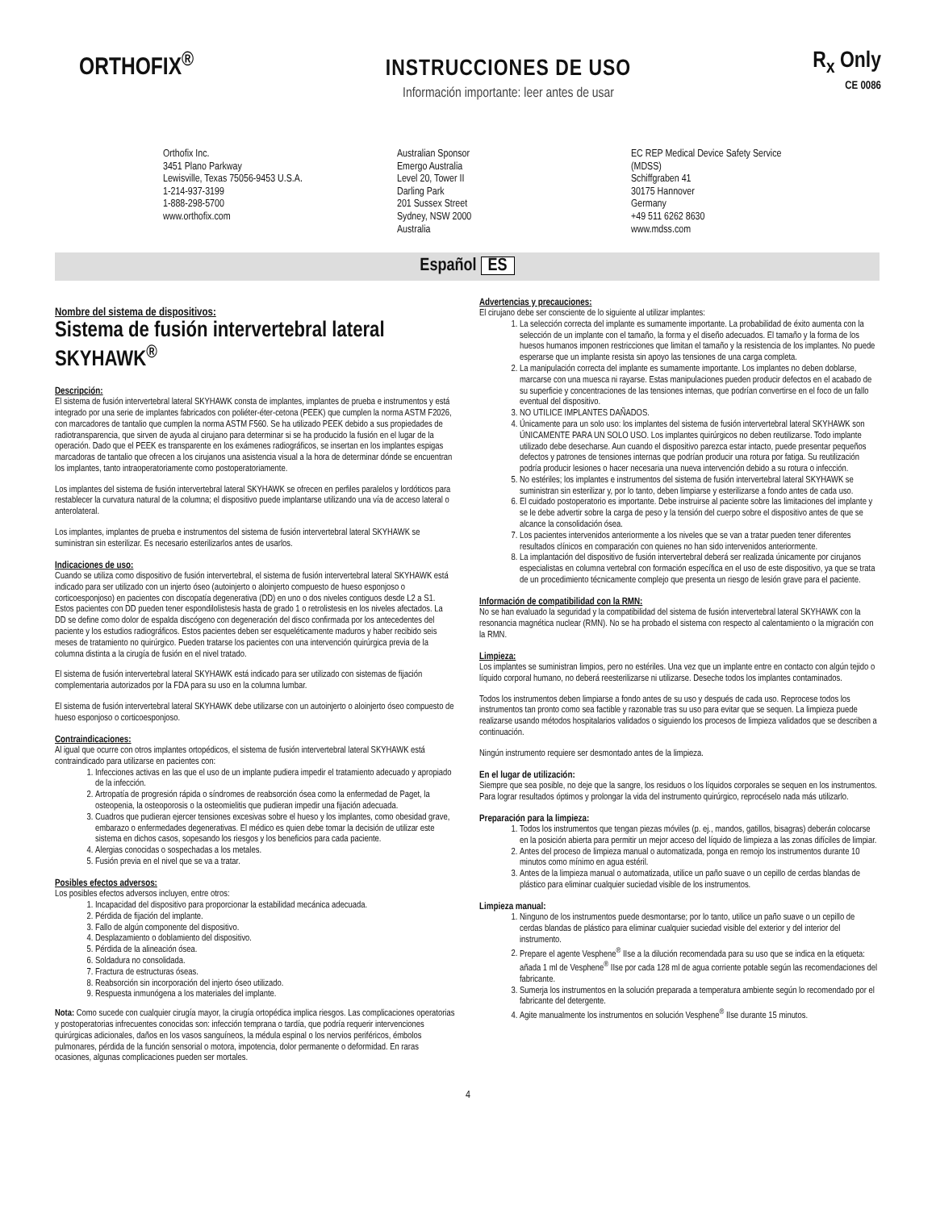ORTHOFIX<sup>®</sup>
INSTRUCCIONES DE USO
Información importante: leer antes de usar
R<sub>x</sub> Only
CE 0086
Orthofix Inc.
3451 Plano Parkway
Lewisville, Texas 75056-9453 U.S.A.
1-214-937-3199
1-888-298-5700
www.orthofix.com
Australian Sponsor
Emergo Australia
Level 20, Tower II
Darling Park
201 Sussex Street
Sydney, NSW 2000
Australia
EC REP Medical Device Safety Service
(MDSS)
Schiffgraben 41
30175 Hannover
Germany
+49 511 6262 8630
www.mdss.com
Español ES
Nombre del sistema de dispositivos:
Sistema de fusión intervertebral lateral SKYHAWK<sup>®</sup>
Descripción:
El sistema de fusión intervertebral lateral SKYHAWK consta de implantes, implantes de prueba e instrumentos y está integrado por una serie de implantes fabricados con poliéter-éter-cetona (PEEK) que cumplen la norma ASTM F2026, con marcadores de tantalio que cumplen la norma ASTM F560. Se ha utilizado PEEK debido a sus propiedades de radiotransparencia, que sirven de ayuda al cirujano para determinar si se ha producido la fusión en el lugar de la operación. Dado que el PEEK es transparente en los exámenes radiográficos, se insertan en los implantes espigas marcadoras de tantalio que ofrecen a los cirujanos una asistencia visual a la hora de determinar dónde se encuentran los implantes, tanto intraoperatoriamente como postoperatoriamente.
Los implantes del sistema de fusión intervertebral lateral SKYHAWK se ofrecen en perfiles paralelos y lordóticos para restablecer la curvatura natural de la columna; el dispositivo puede implantarse utilizando una vía de acceso lateral o anterolateral.
Los implantes, implantes de prueba e instrumentos del sistema de fusión intervertebral lateral SKYHAWK se suministran sin esterilizar. Es necesario esterilizarlos antes de usarlos.
Indicaciones de uso:
Cuando se utiliza como dispositivo de fusión intervertebral, el sistema de fusión intervertebral lateral SKYHAWK está indicado para ser utilizado con un injerto óseo (autoinjerto o aloinjerto compuesto de hueso esponjoso o corticoesponjoso) en pacientes con discopatía degenerativa (DD) en uno o dos niveles contiguos desde L2 a S1. Estos pacientes con DD pueden tener espondilolistesis hasta de grado 1 o retrolistesis en los niveles afectados. La DD se define como dolor de espalda discógeno con degeneración del disco confirmada por los antecedentes del paciente y los estudios radiográficos. Estos pacientes deben ser esqueléticamente maduros y haber recibido seis meses de tratamiento no quirúrgico. Pueden tratarse los pacientes con una intervención quirúrgica previa de la columna distinta a la cirugía de fusión en el nivel tratado.
El sistema de fusión intervertebral lateral SKYHAWK está indicado para ser utilizado con sistemas de fijación complementaria autorizados por la FDA para su uso en la columna lumbar.
El sistema de fusión intervertebral lateral SKYHAWK debe utilizarse con un autoinjerto o aloinjerto óseo compuesto de hueso esponjoso o corticoesponjoso.
Contraindicaciones:
Al igual que ocurre con otros implantes ortopédicos, el sistema de fusión intervertebral lateral SKYHAWK está contraindicado para utilizarse en pacientes con:
1. Infecciones activas en las que el uso de un implante pudiera impedir el tratamiento adecuado y apropiado de la infección.
2. Artropatía de progresión rápida o síndromes de reabsorción ósea como la enfermedad de Paget, la osteopenia, la osteoporosis o la osteomielitis que pudieran impedir una fijación adecuada.
3. Cuadros que pudieran ejercer tensiones excesivas sobre el hueso y los implantes, como obesidad grave, embarazo o enfermedades degenerativas. El médico es quien debe tomar la decisión de utilizar este sistema en dichos casos, sopesando los riesgos y los beneficios para cada paciente.
4. Alergias conocidas o sospechadas a los metales.
5. Fusión previa en el nivel que se va a tratar.
Posibles efectos adversos:
Los posibles efectos adversos incluyen, entre otros:
1. Incapacidad del dispositivo para proporcionar la estabilidad mecánica adecuada.
2. Pérdida de fijación del implante.
3. Fallo de algún componente del dispositivo.
4. Desplazamiento o doblamiento del dispositivo.
5. Pérdida de la alineación ósea.
6. Soldadura no consolidada.
7. Fractura de estructuras óseas.
8. Reabsorción sin incorporación del injerto óseo utilizado.
9. Respuesta inmunógena a los materiales del implante.
Nota: Como sucede con cualquier cirugía mayor, la cirugía ortopédica implica riesgos. Las complicaciones operatorias y postoperatorias infrecuentes conocidas son: infección temprana o tardía, que podría requerir intervenciones quirúrgicas adicionales, daños en los vasos sanguíneos, la médula espinal o los nervios periféricos, émbolos pulmonares, pérdida de la función sensorial o motora, impotencia, dolor permanente o deformidad. En raras ocasiones, algunas complicaciones pueden ser mortales.
Advertencias y precauciones:
El cirujano debe ser consciente de lo siguiente al utilizar implantes:
1. La selección correcta del implante es sumamente importante. La probabilidad de éxito aumenta con la selección de un implante con el tamaño, la forma y el diseño adecuados. El tamaño y la forma de los huesos humanos imponen restricciones que limitan el tamaño y la resistencia de los implantes. No puede esperarse que un implante resista sin apoyo las tensiones de una carga completa.
2. La manipulación correcta del implante es sumamente importante. Los implantes no deben doblarse, marcarse con una muesca ni rayarse. Estas manipulaciones pueden producir defectos en el acabado de su superficie y concentraciones de las tensiones internas, que podrían convertirse en el foco de un fallo eventual del dispositivo.
3. NO UTILICE IMPLANTES DAÑADOS.
4. Únicamente para un solo uso: los implantes del sistema de fusión intervertebral lateral SKYHAWK son ÚNICAMENTE PARA UN SOLO USO. Los implantes quirúrgicos no deben reutilizarse. Todo implante utilizado debe desecharse. Aun cuando el dispositivo parezca estar intacto, puede presentar pequeños defectos y patrones de tensiones internas que podrían producir una rotura por fatiga. Su reutilización podría producir lesiones o hacer necesaria una nueva intervención debido a su rotura o infección.
5. No estériles; los implantes e instrumentos del sistema de fusión intervertebral lateral SKYHAWK se suministran sin esterilizar y, por lo tanto, deben limpiarse y esterilizarse a fondo antes de cada uso.
6. El cuidado postoperatorio es importante. Debe instruirse al paciente sobre las limitaciones del implante y se le debe advertir sobre la carga de peso y la tensión del cuerpo sobre el dispositivo antes de que se alcance la consolidación ósea.
7. Los pacientes intervenidos anteriormente a los niveles que se van a tratar pueden tener diferentes resultados clínicos en comparación con quienes no han sido intervenidos anteriormente.
8. La implantación del dispositivo de fusión intervertebral deberá ser realizada únicamente por cirujanos especialistas en columna vertebral con formación específica en el uso de este dispositivo, ya que se trata de un procedimiento técnicamente complejo que presenta un riesgo de lesión grave para el paciente.
Información de compatibilidad con la RMN:
No se han evaluado la seguridad y la compatibilidad del sistema de fusión intervertebral lateral SKYHAWK con la resonancia magnética nuclear (RMN). No se ha probado el sistema con respecto al calentamiento o la migración con la RMN.
Limpieza:
Los implantes se suministran limpios, pero no estériles. Una vez que un implante entre en contacto con algún tejido o líquido corporal humano, no deberá reesterilizarse ni utilizarse. Deseche todos los implantes contaminados.
Todos los instrumentos deben limpiarse a fondo antes de su uso y después de cada uso. Reprocese todos los instrumentos tan pronto como sea factible y razonable tras su uso para evitar que se sequen. La limpieza puede realizarse usando métodos hospitalarios validados o siguiendo los procesos de limpieza validados que se describen a continuación.
Ningún instrumento requiere ser desmontado antes de la limpieza.
En el lugar de utilización:
Siempre que sea posible, no deje que la sangre, los residuos o los líquidos corporales se sequen en los instrumentos. Para lograr resultados óptimos y prolongar la vida del instrumento quirúrgico, reprocéselo nada más utilizarlo.
Preparación para la limpieza:
1. Todos los instrumentos que tengan piezas móviles (p. ej., mandos, gatillos, bisagras) deberán colocarse en la posición abierta para permitir un mejor acceso del líquido de limpieza a las zonas difíciles de limpiar.
2. Antes del proceso de limpieza manual o automatizada, ponga en remojo los instrumentos durante 10 minutos como mínimo en agua estéril.
3. Antes de la limpieza manual o automatizada, utilice un paño suave o un cepillo de cerdas blandas de plástico para eliminar cualquier suciedad visible de los instrumentos.
Limpieza manual:
1. Ninguno de los instrumentos puede desmontarse; por lo tanto, utilice un paño suave o un cepillo de cerdas blandas de plástico para eliminar cualquier suciedad visible del exterior y del interior del instrumento.
2. Prepare el agente Vesphene<sup>®</sup> IIse a la dilución recomendada para su uso que se indica en la etiqueta: añada 1 ml de Vesphene<sup>®</sup> IIse por cada 128 ml de agua corriente potable según las recomendaciones del fabricante.
3. Sumerja los instrumentos en la solución preparada a temperatura ambiente según lo recomendado por el fabricante del detergente.
4. Agite manualmente los instrumentos en solución Vesphene<sup>®</sup> IIse durante 15 minutos.
4